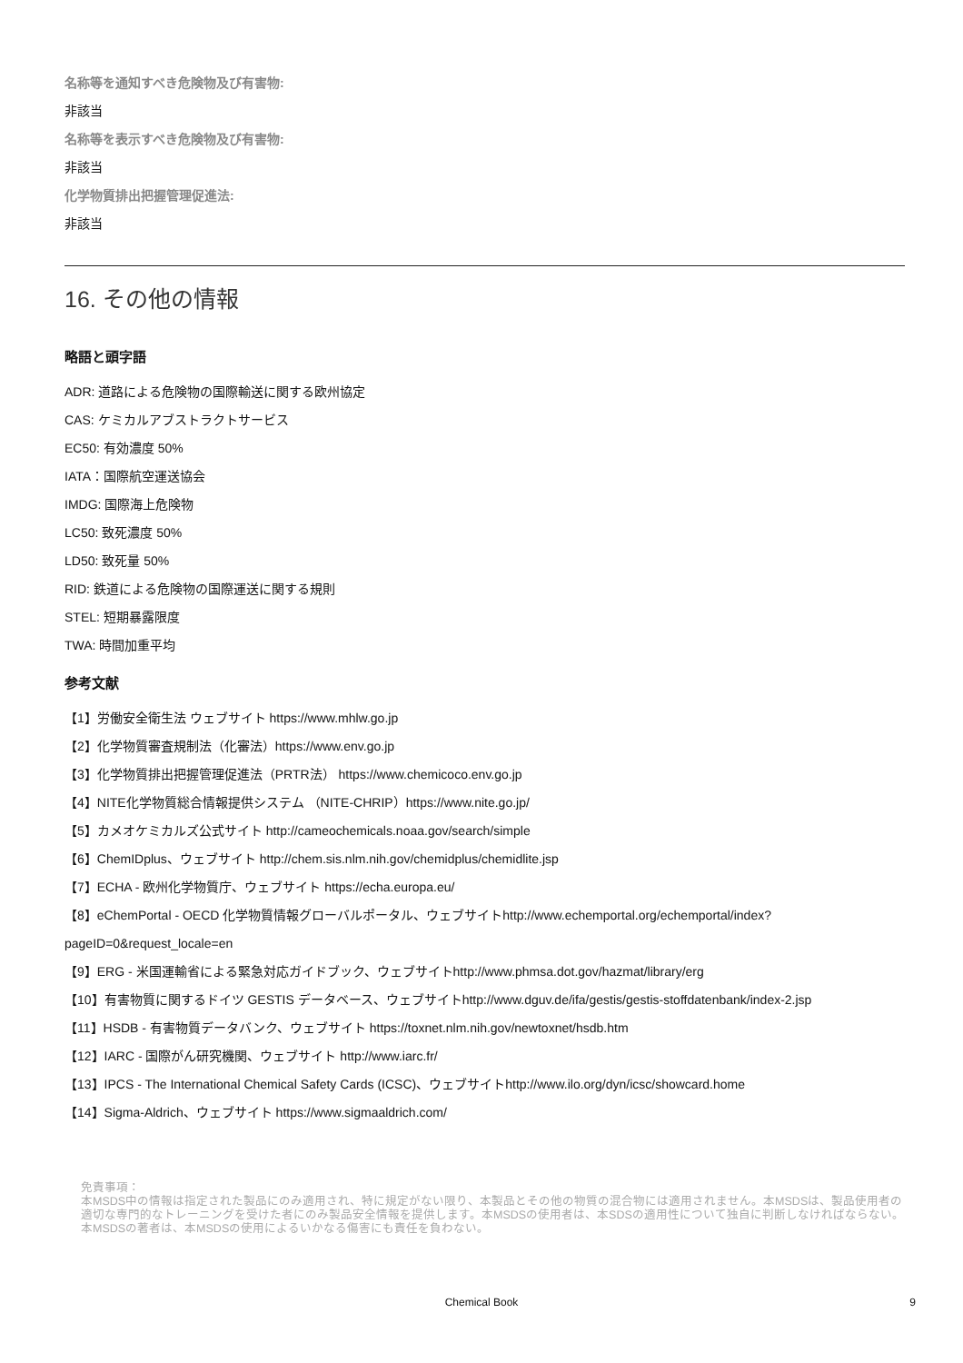名称等を通知すべき危険物及び有害物:
非該当
名称等を表示すべき危険物及び有害物:
非該当
化学物質排出把握管理促進法:
非該当
16. その他の情報
略語と頭字語
ADR: 道路による危険物の国際輸送に関する欧州協定
CAS: ケミカルアブストラクトサービス
EC50: 有効濃度 50%
IATA：国際航空運送協会
IMDG: 国際海上危険物
LC50: 致死濃度 50%
LD50: 致死量 50%
RID: 鉄道による危険物の国際運送に関する規則
STEL: 短期暴露限度
TWA: 時間加重平均
参考文献
【1】労働安全衛生法 ウェブサイト https://www.mhlw.go.jp
【2】化学物質審査規制法（化審法）https://www.env.go.jp
【3】化学物質排出把握管理促進法（PRTR法） https://www.chemicoco.env.go.jp
【4】NITE化学物質総合情報提供システム （NITE-CHRIP）https://www.nite.go.jp/
【5】カメオケミカルズ公式サイト http://cameochemicals.noaa.gov/search/simple
【6】ChemIDplus、ウェブサイト http://chem.sis.nlm.nih.gov/chemidplus/chemidlite.jsp
【7】ECHA - 欧州化学物質庁、ウェブサイト https://echa.europa.eu/
【8】eChemPortal - OECD 化学物質情報グローバルポータル、ウェブサイトhttp://www.echemportal.org/echemportal/index?
pageID=0&request_locale=en
【9】ERG - 米国運輸省による緊急対応ガイドブック、ウェブサイトhttp://www.phmsa.dot.gov/hazmat/library/erg
【10】有害物質に関するドイツ GESTIS データベース、ウェブサイトhttp://www.dguv.de/ifa/gestis/gestis-stoffdatenbank/index-2.jsp
【11】HSDB - 有害物質データバンク、ウェブサイト https://toxnet.nlm.nih.gov/newtoxnet/hsdb.htm
【12】IARC - 国際がん研究機関、ウェブサイト http://www.iarc.fr/
【13】IPCS - The International Chemical Safety Cards (ICSC)、ウェブサイトhttp://www.ilo.org/dyn/icsc/showcard.home
【14】Sigma-Aldrich、ウェブサイト https://www.sigmaaldrich.com/
免責事項：
本MSDS中の情報は指定された製品にのみ適用され、特に規定がない限り、本製品とその他の物質の混合物には適用されません。本MSDSは、製品使用者の適切な専門的なトレーニングを受けた者にのみ製品安全情報を提供します。本MSDSの使用者は、本SDSの適用性について独自に判断しなければならない。本MSDSの著者は、本MSDSの使用によるいかなる傷害にも責任を負わない。
Chemical Book
9